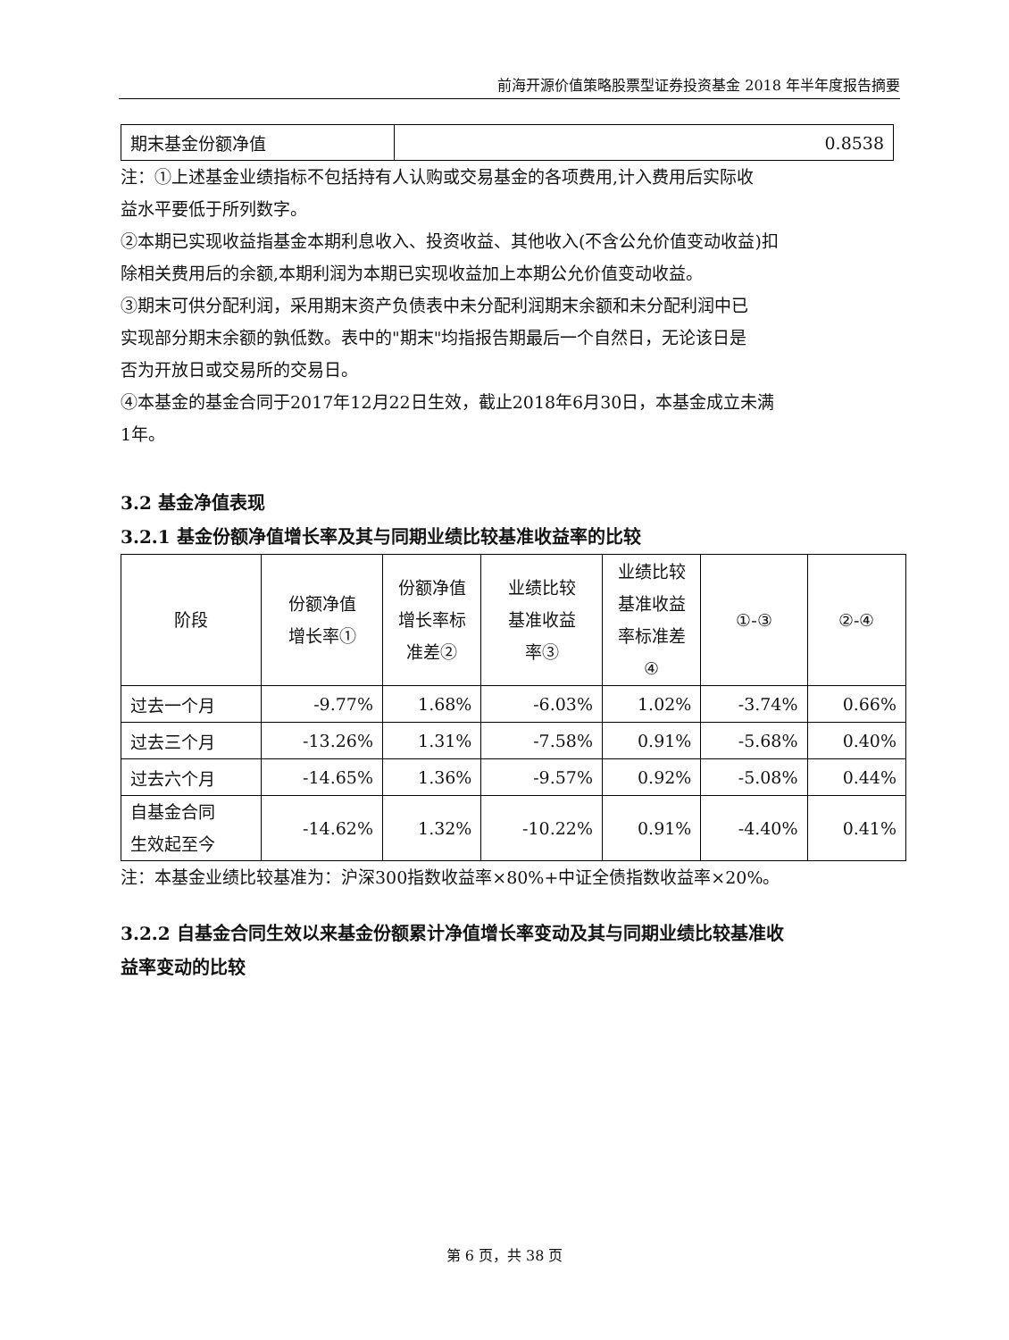前海开源价值策略股票型证券投资基金 2018 年半年度报告摘要
| 期末基金份额净值 | 0.8538 |
注：①上述基金业绩指标不包括持有人认购或交易基金的各项费用,计入费用后实际收
益水平要低于所列数字。
②本期已实现收益指基金本期利息收入、投资收益、其他收入(不含公允价值变动收益)扣
除相关费用后的余额,本期利润为本期已实现收益加上本期公允价值变动收益。
③期末可供分配利润，采用期末资产负债表中未分配利润期末余额和未分配利润中已
实现部分期末余额的孰低数。表中的"期末"均指报告期最后一个自然日，无论该日是
否为开放日或交易所的交易日。
④本基金的基金合同于2017年12月22日生效，截止2018年6月30日，本基金成立未满
1年。
3.2 基金净值表现
3.2.1 基金份额净值增长率及其与同期业绩比较基准收益率的比较
| 阶段 | 份额净值 增长率① | 份额净值 增长率标 准差② | 业绩比较 基准收益 率③ | 业绩比较 基准收益 率标准差 ④ | ①-③ | ②-④ |
| --- | --- | --- | --- | --- | --- | --- |
| 过去一个月 | -9.77% | 1.68% | -6.03% | 1.02% | -3.74% | 0.66% |
| 过去三个月 | -13.26% | 1.31% | -7.58% | 0.91% | -5.68% | 0.40% |
| 过去六个月 | -14.65% | 1.36% | -9.57% | 0.92% | -5.08% | 0.44% |
| 自基金合同 生效起至今 | -14.62% | 1.32% | -10.22% | 0.91% | -4.40% | 0.41% |
注：本基金业绩比较基准为：沪深300指数收益率×80%+中证全债指数收益率×20%。
3.2.2 自基金合同生效以来基金份额累计净值增长率变动及其与同期业绩比较基准收
益率变动的比较
第 6 页，共 38 页